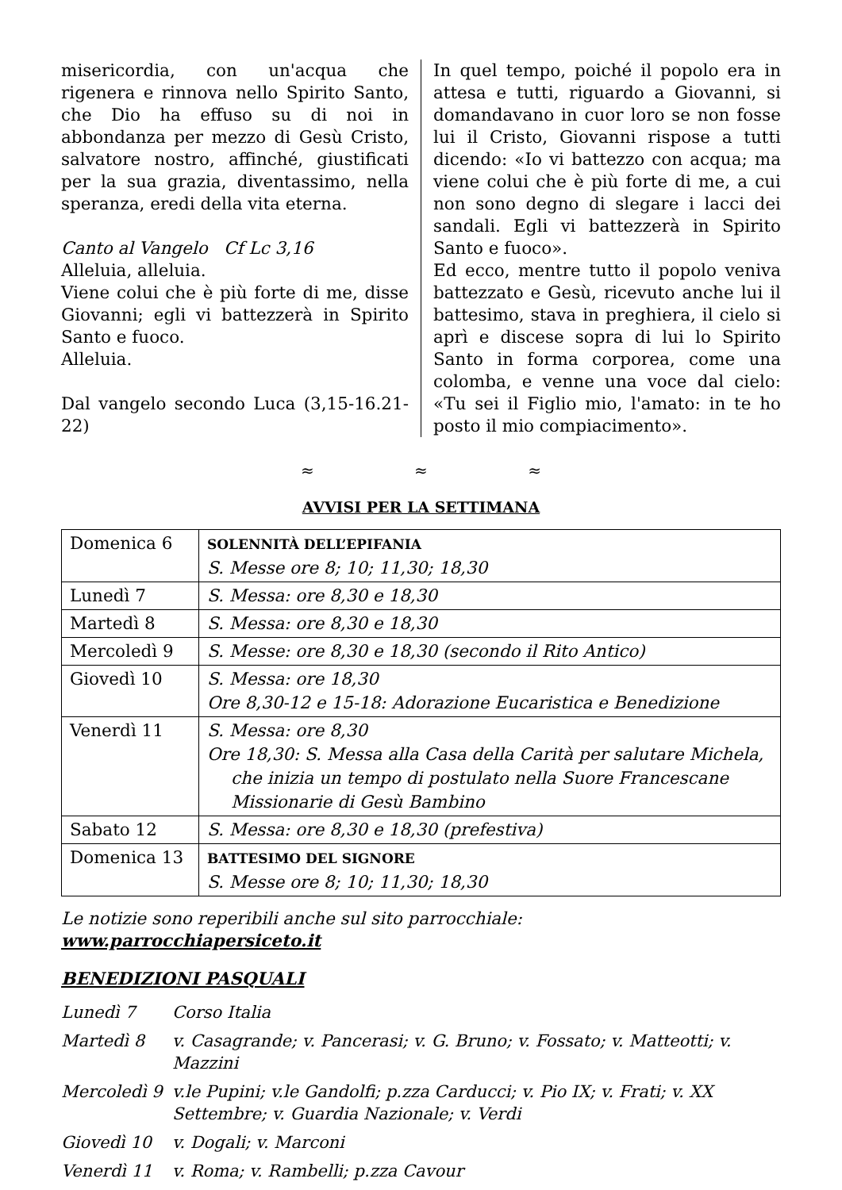misericordia, con un'acqua che rigenera e rinnova nello Spirito Santo, che Dio ha effuso su di noi in abbondanza per mezzo di Gesù Cristo, salvatore nostro, affinché, giustificati per la sua grazia, diventassimo, nella speranza, eredi della vita eterna.
Canto al Vangelo Cf Lc 3,16
Alleluia, alleluia.
Viene colui che è più forte di me, disse Giovanni; egli vi battezzerà in Spirito Santo e fuoco.
Alleluia.
Dal vangelo secondo Luca (3,15-16.21-22)
In quel tempo, poiché il popolo era in attesa e tutti, riguardo a Giovanni, si domandavano in cuor loro se non fosse lui il Cristo, Giovanni rispose a tutti dicendo: «Io vi battezzo con acqua; ma viene colui che è più forte di me, a cui non sono degno di slegare i lacci dei sandali. Egli vi battezzerà in Spirito Santo e fuoco».
Ed ecco, mentre tutto il popolo veniva battezzato e Gesù, ricevuto anche lui il battesimo, stava in preghiera, il cielo si aprì e discese sopra di lui lo Spirito Santo in forma corporea, come una colomba, e venne una voce dal cielo: «Tu sei il Figlio mio, l'amato: in te ho posto il mio compiacimento».
≈ ≈ ≈
AVVISI PER LA SETTIMANA
| Domenica 6 | SOLENNITÀ DELL’EPIFANIA S. Messe ore 8; 10; 11,30; 18,30 |
| Lunedì 7 | S. Messa: ore 8,30 e 18,30 |
| Martedì 8 | S. Messa: ore 8,30 e 18,30 |
| Mercoledì 9 | S. Messe: ore 8,30 e 18,30 (secondo il Rito Antico) |
| Giovedì 10 | S. Messa: ore 18,30 Ore 8,30-12 e 15-18: Adorazione Eucaristica e Benedizione |
| Venerdì 11 | S. Messa: ore 8,30 Ore 18,30: S. Messa alla Casa della Carità per salutare Michela, che inizia un tempo di postulato nella Suore Francescane Missionarie di Gesù Bambino |
| Sabato 12 | S. Messa: ore 8,30 e 18,30 (prefestiva) |
| Domenica 13 | BATTESIMO DEL SIGNORE S. Messe ore 8; 10; 11,30; 18,30 |
Le notizie sono reperibili anche sul sito parrocchiale: www.parrocchiapersiceto.it
BENEDIZIONI PASQUALI
Lunedì 7 Corso Italia
Martedì 8 v. Casagrande; v. Pancerasi; v. G. Bruno; v. Fossato; v. Matteotti; v. Mazzini
Mercoledì 9 v.le Pupini; v.le Gandolfi; p.zza Carducci; v. Pio IX; v. Frati; v. XX Settembre; v. Guardia Nazionale; v. Verdi
Giovedì 10 v. Dogali; v. Marconi
Venerdì 11 v. Roma; v. Rambelli; p.zza Cavour